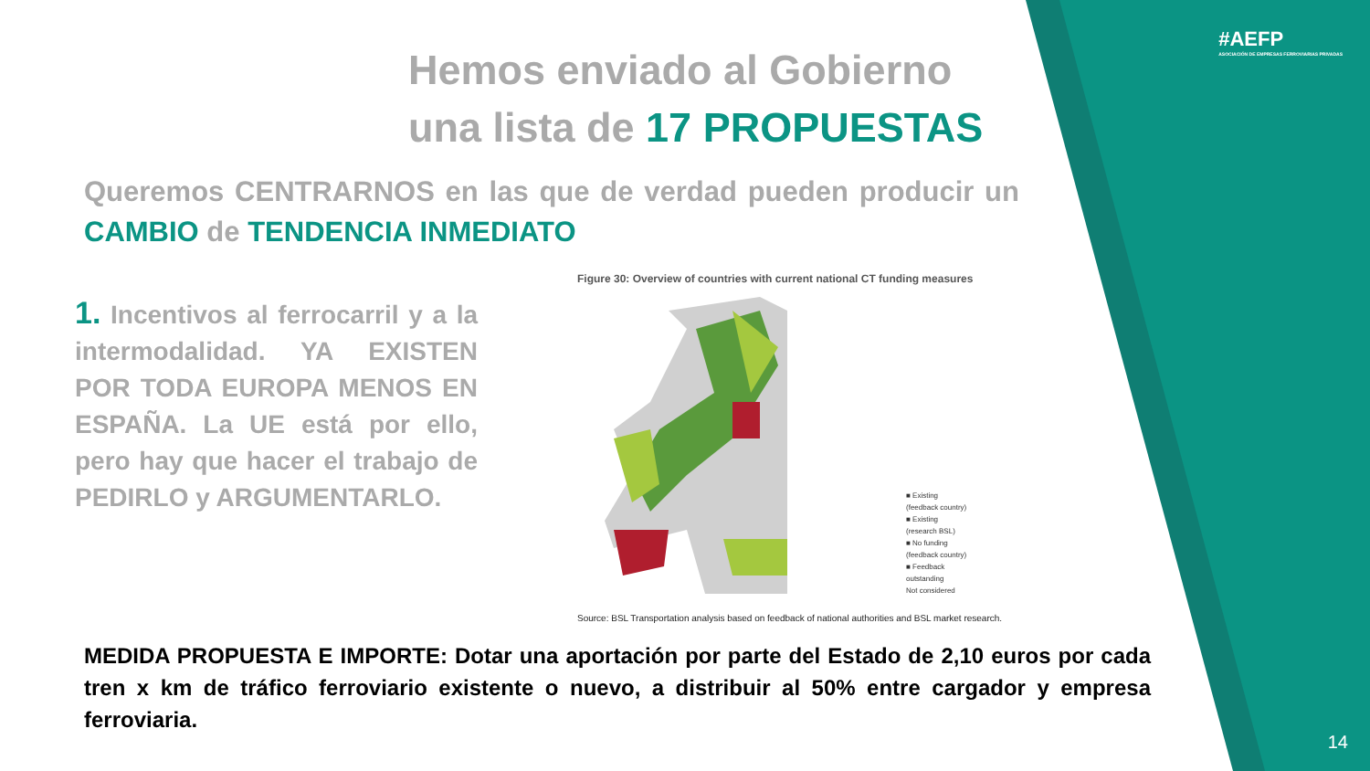#AEFP
ASOCIACIÓN DE EMPRESAS FERROVIARIAS PRIVADAS
Hemos enviado al Gobierno
una lista de 17 PROPUESTAS
Queremos CENTRARNOS en las que de verdad pueden producir un CAMBIO de TENDENCIA INMEDIATO
1. Incentivos al ferrocarril y a la intermodalidad. YA EXISTEN POR TODA EUROPA MENOS EN ESPAÑA. La UE está por ello, pero hay que hacer el trabajo de PEDIRLO y ARGUMENTARLO.
Figure 30: Overview of countries with current national CT funding measures
■ Existing
(feedback country)
■ Existing
(research BSL)
■ No funding
(feedback country)
■ Feedback
outstanding
Not considered
Source: BSL Transportation analysis based on feedback of national authorities and BSL market research.
MEDIDA PROPUESTA E IMPORTE: Dotar una aportación por parte del Estado de 2,10 euros por cada tren x km de tráfico ferroviario existente o nuevo, a distribuir al 50% entre cargador y empresa ferroviaria.
14